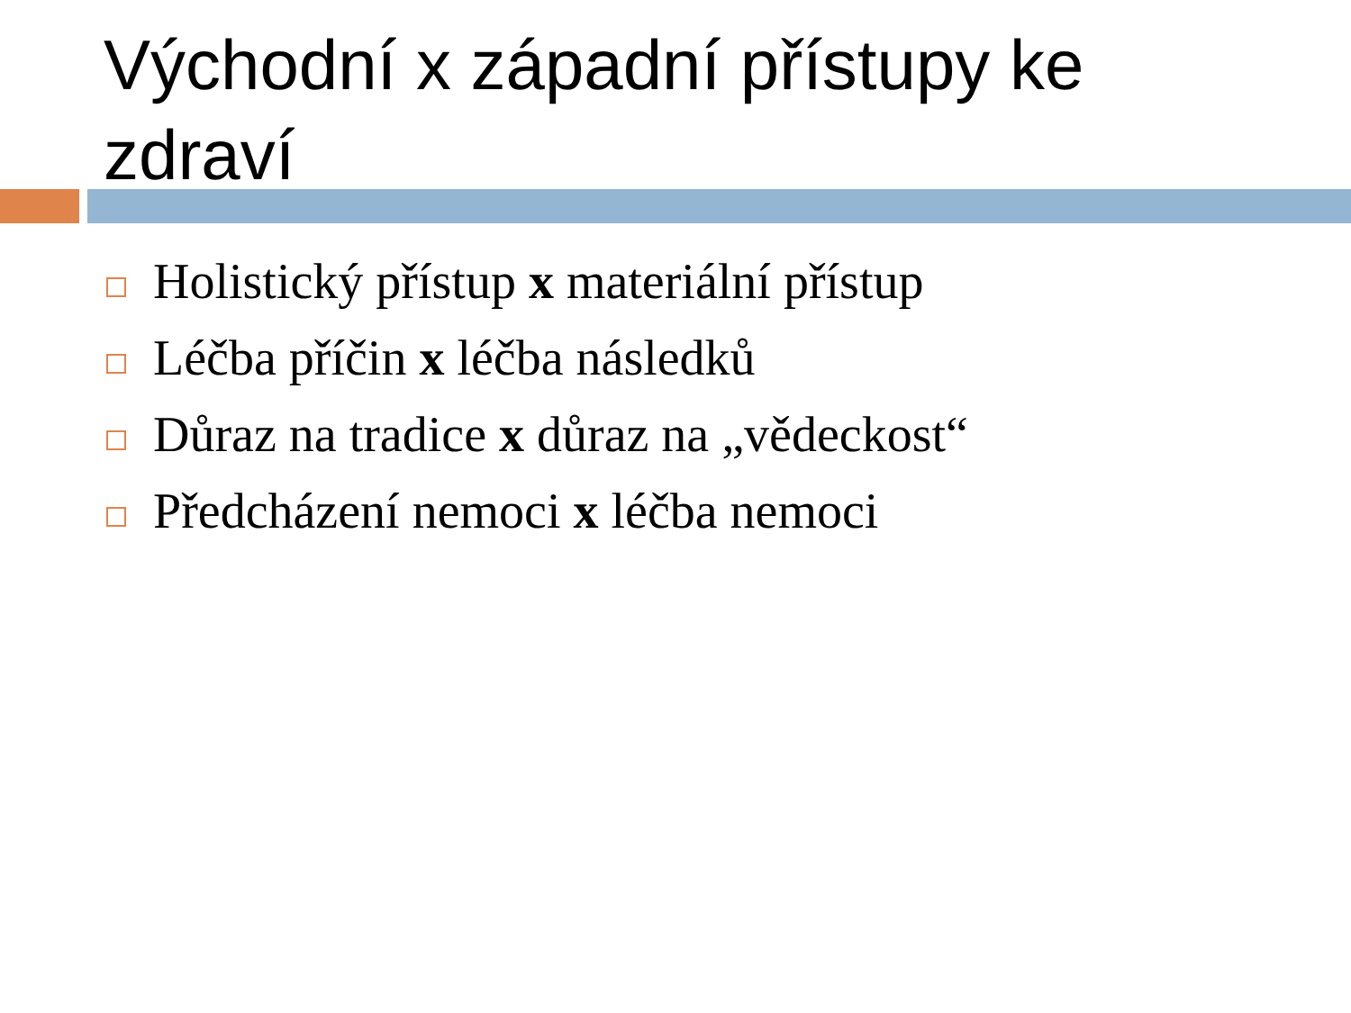Východní x západní přístupy ke zdraví
Holistický přístup x materiální přístup
Léčba příčin x léčba následků
Důraz na tradice x důraz na „vědeckost“
Předcházení nemoci x léčba nemoci